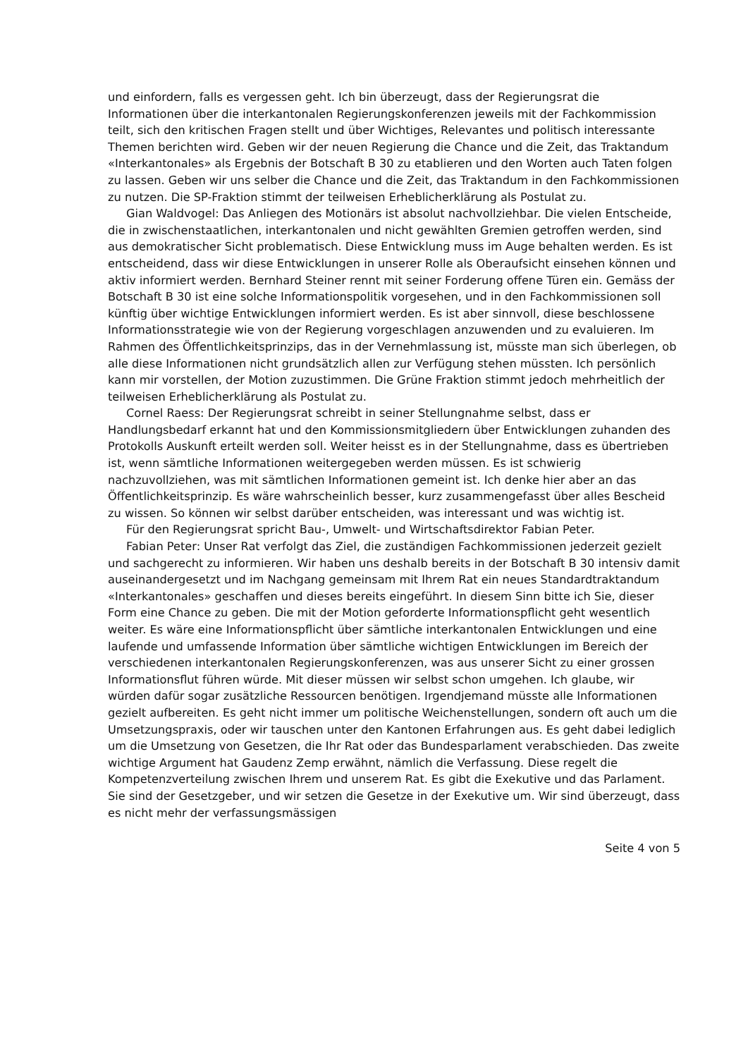und einfordern, falls es vergessen geht. Ich bin überzeugt, dass der Regierungsrat die Informationen über die interkantonalen Regierungskonferenzen jeweils mit der Fachkommission teilt, sich den kritischen Fragen stellt und über Wichtiges, Relevantes und politisch interessante Themen berichten wird. Geben wir der neuen Regierung die Chance und die Zeit, das Traktandum «Interkantonales» als Ergebnis der Botschaft B 30 zu etablieren und den Worten auch Taten folgen zu lassen. Geben wir uns selber die Chance und die Zeit, das Traktandum in den Fachkommissionen zu nutzen. Die SP-Fraktion stimmt der teilweisen Erheblicherklärung als Postulat zu.
Gian Waldvogel: Das Anliegen des Motionärs ist absolut nachvollziehbar. Die vielen Entscheide, die in zwischenstaatlichen, interkantonalen und nicht gewählten Gremien getroffen werden, sind aus demokratischer Sicht problematisch. Diese Entwicklung muss im Auge behalten werden. Es ist entscheidend, dass wir diese Entwicklungen in unserer Rolle als Oberaufsicht einsehen können und aktiv informiert werden. Bernhard Steiner rennt mit seiner Forderung offene Türen ein. Gemäss der Botschaft B 30 ist eine solche Informationspolitik vorgesehen, und in den Fachkommissionen soll künftig über wichtige Entwicklungen informiert werden. Es ist aber sinnvoll, diese beschlossene Informationsstrategie wie von der Regierung vorgeschlagen anzuwenden und zu evaluieren. Im Rahmen des Öffentlichkeitsprinzips, das in der Vernehmlassung ist, müsste man sich überlegen, ob alle diese Informationen nicht grundsätzlich allen zur Verfügung stehen müssten. Ich persönlich kann mir vorstellen, der Motion zuzustimmen. Die Grüne Fraktion stimmt jedoch mehrheitlich der teilweisen Erheblicherklärung als Postulat zu.
Cornel Raess: Der Regierungsrat schreibt in seiner Stellungnahme selbst, dass er Handlungsbedarf erkannt hat und den Kommissionsmitgliedern über Entwicklungen zuhanden des Protokolls Auskunft erteilt werden soll. Weiter heisst es in der Stellungnahme, dass es übertrieben ist, wenn sämtliche Informationen weitergegeben werden müssen. Es ist schwierig nachzuvollziehen, was mit sämtlichen Informationen gemeint ist. Ich denke hier aber an das Öffentlichkeitsprinzip. Es wäre wahrscheinlich besser, kurz zusammengefasst über alles Bescheid zu wissen. So können wir selbst darüber entscheiden, was interessant und was wichtig ist.
Für den Regierungsrat spricht Bau-, Umwelt- und Wirtschaftsdirektor Fabian Peter.
Fabian Peter: Unser Rat verfolgt das Ziel, die zuständigen Fachkommissionen jederzeit gezielt und sachgerecht zu informieren. Wir haben uns deshalb bereits in der Botschaft B 30 intensiv damit auseinandergesetzt und im Nachgang gemeinsam mit Ihrem Rat ein neues Standardtraktandum «Interkantonales» geschaffen und dieses bereits eingeführt. In diesem Sinn bitte ich Sie, dieser Form eine Chance zu geben. Die mit der Motion geforderte Informationspflicht geht wesentlich weiter. Es wäre eine Informationspflicht über sämtliche interkantonalen Entwicklungen und eine laufende und umfassende Information über sämtliche wichtigen Entwicklungen im Bereich der verschiedenen interkantonalen Regierungskonferenzen, was aus unserer Sicht zu einer grossen Informationsflut führen würde. Mit dieser müssen wir selbst schon umgehen. Ich glaube, wir würden dafür sogar zusätzliche Ressourcen benötigen. Irgendjemand müsste alle Informationen gezielt aufbereiten. Es geht nicht immer um politische Weichenstellungen, sondern oft auch um die Umsetzungspraxis, oder wir tauschen unter den Kantonen Erfahrungen aus. Es geht dabei lediglich um die Umsetzung von Gesetzen, die Ihr Rat oder das Bundesparlament verabschieden. Das zweite wichtige Argument hat Gaudenz Zemp erwähnt, nämlich die Verfassung. Diese regelt die Kompetenzverteilung zwischen Ihrem und unserem Rat. Es gibt die Exekutive und das Parlament. Sie sind der Gesetzgeber, und wir setzen die Gesetze in der Exekutive um. Wir sind überzeugt, dass es nicht mehr der verfassungsmässigen
Seite 4 von 5